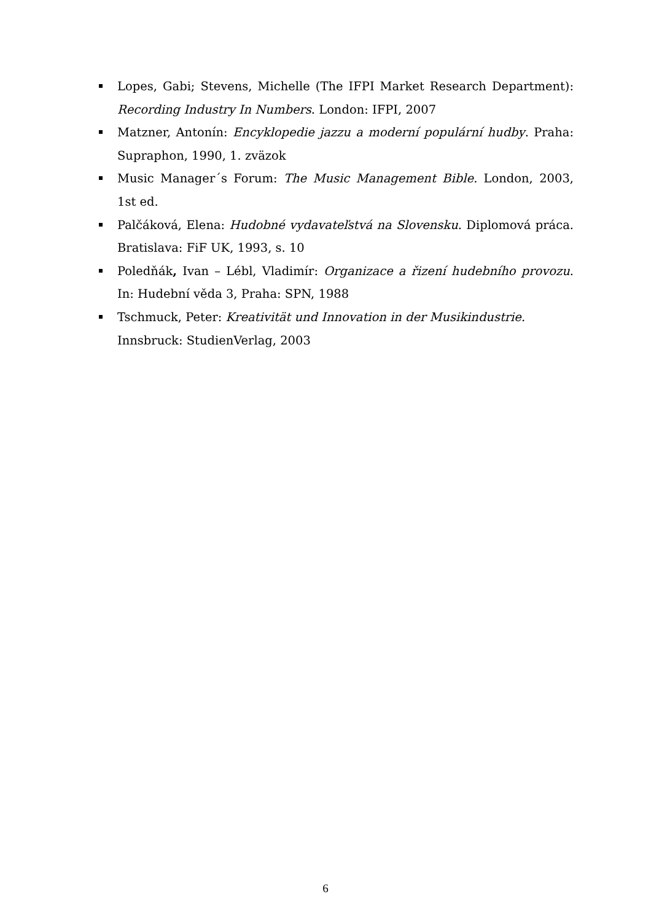Lopes, Gabi; Stevens, Michelle (The IFPI Market Research Department): Recording Industry In Numbers. London: IFPI, 2007
Matzner, Antonín: Encyklopedie jazzu a moderní populární hudby. Praha: Supraphon, 1990, 1. zväzok
Music Manager´s Forum: The Music Management Bible. London, 2003, 1st ed.
Palčáková, Elena: Hudobné vydavateľstvá na Slovensku. Diplomová práca. Bratislava: FiF UK, 1993, s. 10
Poledňák, Ivan – Lébl, Vladimír: Organizace a řizení hudebního provozu. In: Hudební věda 3, Praha: SPN, 1988
Tschmuck, Peter: Kreativität und Innovation in der Musikindustrie.
Innsbruck: StudienVerlag, 2003
6